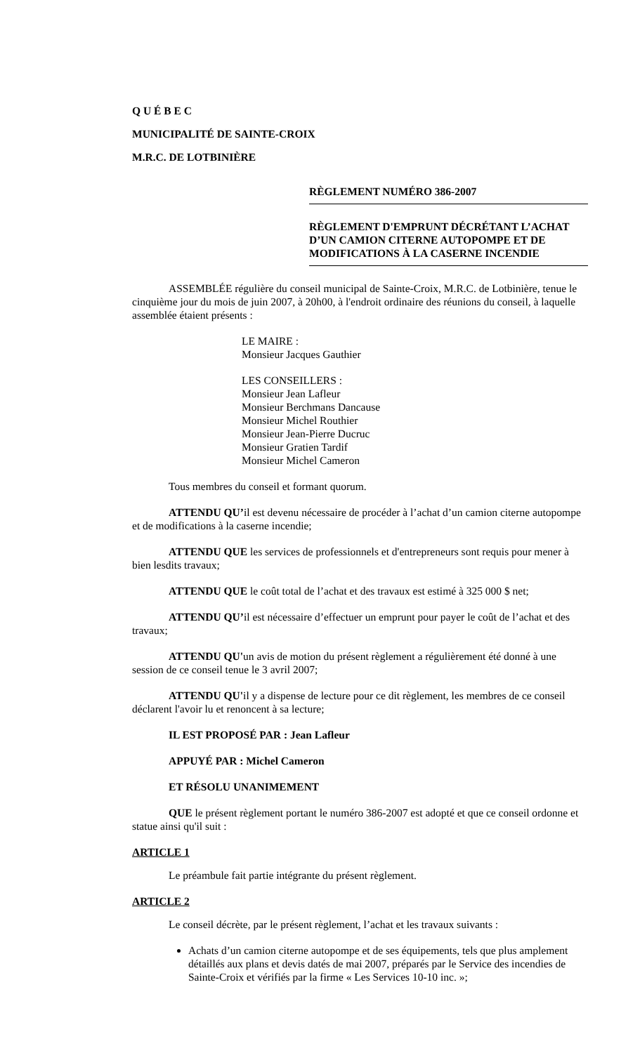Q U É B E C
MUNICIPALITÉ DE SAINTE-CROIX
M.R.C. DE LOTBINIÈRE
RÈGLEMENT NUMÉRO 386-2007
RÈGLEMENT D'EMPRUNT DÉCRÉTANT L’ACHAT D’UN CAMION CITERNE AUTOPOMPE ET DE MODIFICATIONS À LA CASERNE INCENDIE
ASSEMBLÉE régulière du conseil municipal de Sainte-Croix, M.R.C. de Lotbinière, tenue le cinquième jour du mois de juin 2007, à 20h00, à l'endroit ordinaire des réunions du conseil, à laquelle assemblée étaient présents :
LE MAIRE :
Monsieur Jacques Gauthier
LES CONSEILLERS :
Monsieur Jean Lafleur
Monsieur Berchmans Dancause
Monsieur Michel Routhier
Monsieur Jean-Pierre Ducruc
Monsieur Gratien Tardif
Monsieur Michel Cameron
Tous membres du conseil et formant quorum.
ATTENDU QU’il est devenu nécessaire de procéder à l’achat d’un camion citerne autopompe et de modifications à la caserne incendie;
ATTENDU QUE les services de professionnels et d'entrepreneurs sont requis pour mener à bien lesdits travaux;
ATTENDU QUE le coût total de l’achat et des travaux est estimé à 325 000 $ net;
ATTENDU QU’il est nécessaire d’effectuer un emprunt pour payer le coût de l’achat et des travaux;
ATTENDU QU'un avis de motion du présent règlement a régulièrement été donné à une session de ce conseil tenue le 3 avril 2007;
ATTENDU QU'il y a dispense de lecture pour ce dit règlement, les membres de ce conseil déclarent l'avoir lu et renoncent à sa lecture;
IL EST PROPOSÉ PAR : Jean Lafleur
APPUYÉ PAR : Michel Cameron
ET RÉSOLU UNANIMEMENT
QUE le présent règlement portant le numéro 386-2007 est adopté et que ce conseil ordonne et statue ainsi qu'il suit :
ARTICLE 1
Le préambule fait partie intégrante du présent règlement.
ARTICLE 2
Le conseil décrète, par le présent règlement, l’achat et les travaux suivants :
Achats d’un camion citerne autopompe et de ses équipements, tels que plus amplement détaillés aux plans et devis datés de mai 2007, préparés par le Service des incendies de Sainte-Croix et vérifiés par la firme « Les Services 10-10 inc. »;